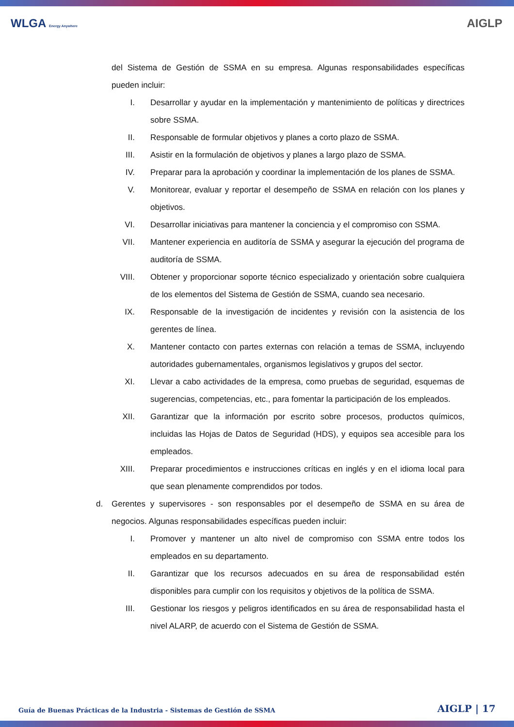WLGA Energy Anywhere
AIGLP
del Sistema de Gestión de SSMA en su empresa. Algunas responsabilidades específicas pueden incluir:
I. Desarrollar y ayudar en la implementación y mantenimiento de políticas y directrices sobre SSMA.
II. Responsable de formular objetivos y planes a corto plazo de SSMA.
III. Asistir en la formulación de objetivos y planes a largo plazo de SSMA.
IV. Preparar para la aprobación y coordinar la implementación de los planes de SSMA.
V. Monitorear, evaluar y reportar el desempeño de SSMA en relación con los planes y objetivos.
VI. Desarrollar iniciativas para mantener la conciencia y el compromiso con SSMA.
VII. Mantener experiencia en auditoría de SSMA y asegurar la ejecución del programa de auditoría de SSMA.
VIII.
Obtener y proporcionar soporte técnico especializado y orientación sobre cualquiera de los elementos del Sistema de Gestión de SSMA, cuando sea necesario.
IX. Responsable de la investigación de incidentes y revisión con la asistencia de los gerentes de línea.
X. Mantener contacto con partes externas con relación a temas de SSMA, incluyendo autoridades gubernamentales, organismos legislativos y grupos del sector.
XI. Llevar a cabo actividades de la empresa, como pruebas de seguridad, esquemas de sugerencias, competencias, etc., para fomentar la participación de los empleados.
XII. Garantizar que la información por escrito sobre procesos, productos químicos, incluidas las Hojas de Datos de Seguridad (HDS), y equipos sea accesible para los empleados.
XIII.
Preparar procedimientos e instrucciones críticas en inglés y en el idioma local para que sean plenamente comprendidos por todos.
d. Gerentes y supervisores - son responsables por el desempeño de SSMA en su área de negocios. Algunas responsabilidades específicas pueden incluir:
I. Promover y mantener un alto nivel de compromiso con SSMA entre todos los empleados en su departamento.
II. Garantizar que los recursos adecuados en su área de responsabilidad estén disponibles para cumplir con los requisitos y objetivos de la política de SSMA.
III. Gestionar los riesgos y peligros identificados en su área de responsabilidad hasta el nivel ALARP, de acuerdo con el Sistema de Gestión de SSMA.
Guía de Buenas Prácticas de la Industria - Sistemas de Gestión de SSMA AIGLP | 17